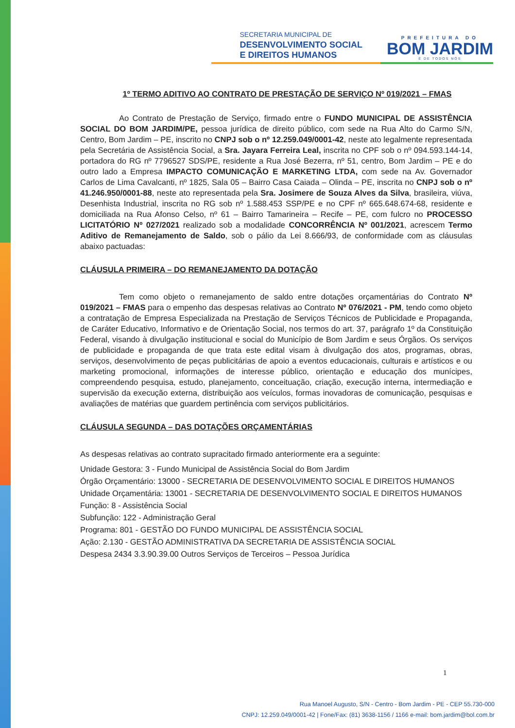SECRETARIA MUNICIPAL DE
DESENVOLVIMENTO SOCIAL
E DIREITOS HUMANOS
PREFEITURA DO
BOM JARDIM
É DE TODOS NÓS
1º TERMO ADITIVO AO CONTRATO DE PRESTAÇÃO DE SERVIÇO Nº 019/2021 – FMAS
Ao Contrato de Prestação de Serviço, firmado entre o FUNDO MUNICIPAL DE ASSISTÊNCIA SOCIAL DO BOM JARDIM/PE, pessoa jurídica de direito público, com sede na Rua Alto do Carmo S/N, Centro, Bom Jardim – PE, inscrito no CNPJ sob o nº 12.259.049/0001-42, neste ato legalmente representada pela Secretária de Assistência Social, a Sra. Jayara Ferreira Leal, inscrita no CPF sob o nº 094.593.144-14, portadora do RG nº 7796527 SDS/PE, residente a Rua José Bezerra, nº 51, centro, Bom Jardim – PE e do outro lado a Empresa IMPACTO COMUNICAÇÃO E MARKETING LTDA, com sede na Av. Governador Carlos de Lima Cavalcanti, nº 1825, Sala 05 – Bairro Casa Caiada – Olinda – PE, inscrita no CNPJ sob o nº 41.246.950/0001-88, neste ato representada pela Sra. Josimere de Souza Alves da Silva, brasileira, viúva, Desenhista Industrial, inscrita no RG sob nº 1.588.453 SSP/PE e no CPF nº 665.648.674-68, residente e domiciliada na Rua Afonso Celso, nº 61 – Bairro Tamarineira – Recife – PE, com fulcro no PROCESSO LICITATÓRIO Nº 027/2021 realizado sob a modalidade CONCORRÊNCIA Nº 001/2021, acrescem Termo Aditivo de Remanejamento de Saldo, sob o pálio da Lei 8.666/93, de conformidade com as cláusulas abaixo pactuadas:
CLÁUSULA PRIMEIRA – DO REMANEJAMENTO DA DOTAÇÃO
Tem como objeto o remanejamento de saldo entre dotações orçamentárias do Contrato Nº 019/2021 – FMAS para o empenho das despesas relativas ao Contrato Nº 076/2021 - PM, tendo como objeto a contratação de Empresa Especializada na Prestação de Serviços Técnicos de Publicidade e Propaganda, de Caráter Educativo, Informativo e de Orientação Social, nos termos do art. 37, parágrafo 1º da Constituição Federal, visando à divulgação institucional e social do Município de Bom Jardim e seus Órgãos. Os serviços de publicidade e propaganda de que trata este edital visam à divulgação dos atos, programas, obras, serviços, desenvolvimento de peças publicitárias de apoio a eventos educacionais, culturais e artísticos e ou marketing promocional, informações de interesse público, orientação e educação dos munícipes, compreendendo pesquisa, estudo, planejamento, conceituação, criação, execução interna, intermediação e supervisão da execução externa, distribuição aos veículos, formas inovadoras de comunicação, pesquisas e avaliações de matérias que guardem pertinência com serviços publicitários.
CLÁUSULA SEGUNDA – DAS DOTAÇÕES ORÇAMENTÁRIAS
As despesas relativas ao contrato supracitado firmado anteriormente era a seguinte:
Unidade Gestora: 3 - Fundo Municipal de Assistência Social do Bom Jardim
Órgão Orçamentário: 13000 - SECRETARIA DE DESENVOLVIMENTO SOCIAL E DIREITOS HUMANOS
Unidade Orçamentária: 13001 - SECRETARIA DE DESENVOLVIMENTO SOCIAL E DIREITOS HUMANOS
Função: 8 - Assistência Social
Subfunção: 122 - Administração Geral
Programa: 801 - GESTÃO DO FUNDO MUNICIPAL DE ASSISTÊNCIA SOCIAL
Ação: 2.130 - GESTÃO ADMINISTRATIVA DA SECRETARIA DE ASSISTÊNCIA SOCIAL
Despesa 2434 3.3.90.39.00 Outros Serviços de Terceiros – Pessoa Jurídica
1
Rua Manoel Augusto, S/N - Centro - Bom Jardim - PE - CEP 55.730-000
CNPJ: 12.259.049/0001-42 | Fone/Fax: (81) 3638-1156 / 1166 e-mail: bom.jardim@bol.com.br